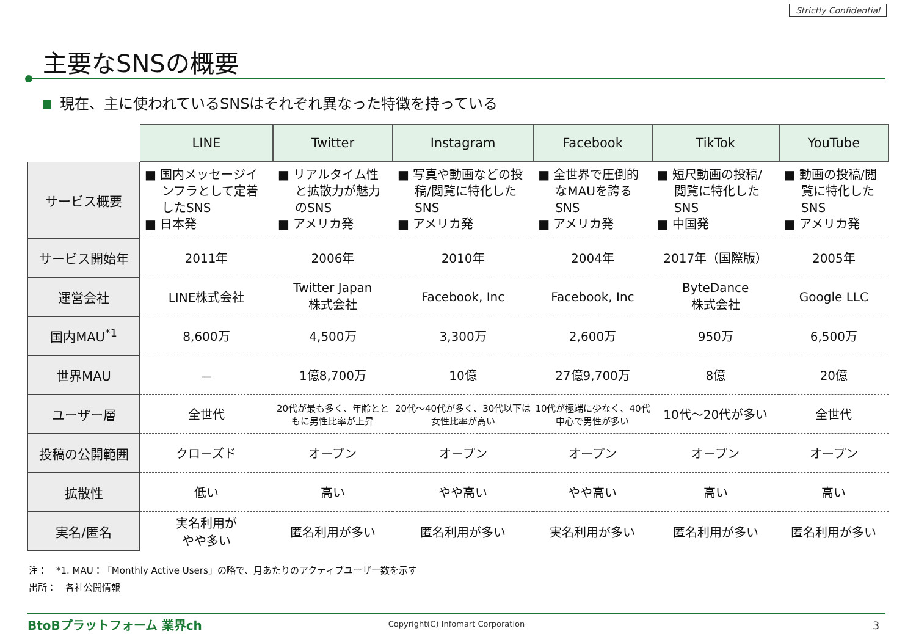Strictly Confidential
主要なSNSの概要
現在、主に使われているSNSはそれぞれ異なった特徴を持っている
| | LINE | Twitter | Instagram | Facebook | TikTok | YouTube |
| サービス概要 | ■ 国内メッセージインフラとして定着したSNS ■ 日本発 | ■ リアルタイム性と拡散力が魅力のSNS ■ アメリカ発 | ■ 写真や動画などの投稿/閲覧に特化したSNS ■ アメリカ発 | ■ 全世界で圧倒的なMAUを誇るSNS ■ アメリカ発 | ■ 短尺動画の投稿/閲覧に特化したSNS ■ 中国発 | ■ 動画の投稿/閲覧に特化したSNS ■ アメリカ発 |
| サービス開始年 | 2011年 | 2006年 | 2010年 | 2004年 | 2017年（国際版） | 2005年 |
| 運営会社 | LINE株式会社 | Twitter Japan 株式会社 | Facebook, Inc | Facebook, Inc | ByteDance 株式会社 | Google LLC |
| 国内MAU<sup>*1</sup> | 8,600万 | 4,500万 | 3,300万 | 2,600万 | 950万 | 6,500万 |
| 世界MAU | － | 1億8,700万 | 10億 | 27億9,700万 | 8億 | 20億 |
| ユーザー層 | 全世代 | 20代が最も多く、年齢とともに男性比率が上昇 | 20代～40代が多く、30代以下は女性比率が高い | 10代が極端に少なく、40代中心で男性が多い | 10代～20代が多い | 全世代 |
| 投稿の公開範囲 | クローズド | オープン | オープン | オープン | オープン | オープン |
| 拡散性 | 低い | 高い | やや高い | やや高い | 高い | 高い |
| 実名/匿名 | 実名利用が やや多い | 匿名利用が多い | 匿名利用が多い | 実名利用が多い | 匿名利用が多い | 匿名利用が多い |
注：　*1. MAU：「Monthly Active Users」の略で、月あたりのアクティブユーザー数を示す
出所：　各社公開情報
BtoBプラットフォーム 業界ch
Copyright(C) Infomart Corporation
3